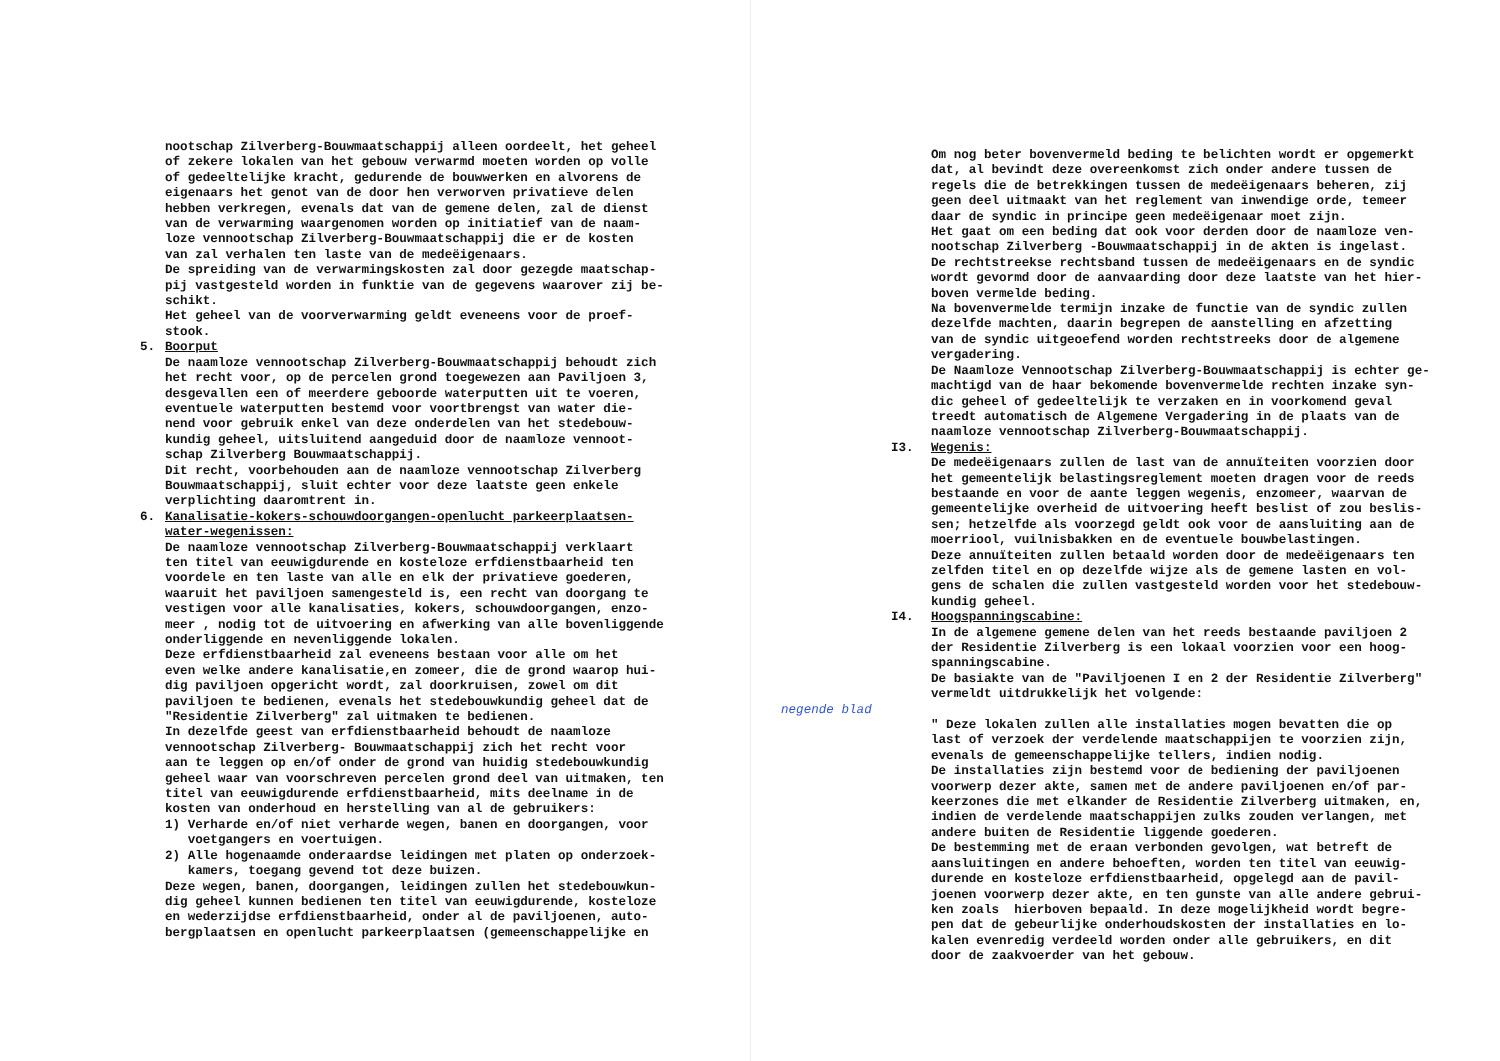nootschap Zilverberg-Bouwmaatschappij alleen oordeelt, het geheel of zekere lokalen van het gebouw verwarmd moeten worden op volle of gedeeltelijke kracht, gedurende de bouwwerken en alvorens de eigenaars het genot van de door hen verworven privatieve delen hebben verkregen, evenals dat van de gemene delen, zal de dienst van de verwarming waargenomen worden op initiatief van de naam- loze vennootschap Zilverberg-Bouwmaatschappij die er de kosten van zal verhalen ten laste van de medeëigenaars. De spreiding van de verwarmingskosten zal door gezegde maatschap- pij vastgesteld worden in funktie van de gegevens waarover zij be- schikt. Het geheel van de voorverwarming geldt eveneens voor de proef- stook.
5. Boorput De naamloze vennootschap Zilverberg-Bouwmaatschappij behoudt zich het recht voor, op de percelen grond toegewezen aan Paviljoen 3, desgevallen een of meerdere geboorde waterputten uit te voeren, eventuele waterputten bestemd voor voortbrengst van water die- nend voor gebruik enkel van deze onderdelen van het stedebouw- kundig geheel, uitsluitend aangeduid door de naamloze vennoot- schap Zilverberg Bouwmaatschappij. Dit recht, voorbehouden aan de naamloze vennootschap Zilverberg Bouwmaatschappij, sluit echter voor deze laatste geen enkele verplichting daaromtrent in.
6. Kanalisatie-kokers-schouwdoorgangen-openlucht parkeerplaatsen- water-wegenissen: De naamloze vennootschap Zilverberg-Bouwmaatschappij verklaart ten titel van eeuwigdurende en kosteloze erfdienstbaarheid ten voordele en ten laste van alle en elk der privatieve goederen, waaruit het paviljoen samengesteld is, een recht van doorgang te vestigen voor alle kanalisaties, kokers, schouwdoorgangen, enzo- meer , nodig tot de uitvoering en afwerking van alle bovenliggende onderliggende en nevenliggende lokalen. Deze erfdienstbaarheid zal eveneens bestaan voor alle om het even welke andere kanalisatie,en zomeer, die de grond waarop hui- dig paviljoen opgericht wordt, zal doorkruisen, zowel om dit paviljoen te bedienen, evenals het stedebouwkundig geheel dat de "Residentie Zilverberg" zal uitmaken te bedienen. In dezelfde geest van erfdienstbaarheid behoudt de naamloze vennootschap Zilverberg- Bouwmaatschappij zich het recht voor aan te leggen op en/of onder de grond van huidig stedebouwkundig geheel waar van voorschreven percelen grond deel van uitmaken, ten titel van eeuwigdurende erfdienstbaarheid, mits deelname in de kosten van onderhoud en herstelling van al de gebruikers: 1) Verharde en/of niet verharde wegen, banen en doorgangen, voor voetgangers en voertuigen. 2) Alle hogenaamde onderaardse leidingen met platen op onderzoek- kamers, toegang gevend tot deze buizen. Deze wegen, banen, doorgangen, leidingen zullen het stedebouwkun- dig geheel kunnen bedienen ten titel van eeuwigdurende, kosteloze en wederzijdse erfdienstbaarheid, onder al de paviljoenen, auto- bergplaatsen en openlucht parkeerplaatsen (gemeenschappelijke en
Om nog beter bovenvermeld beding te belichten wordt er opgemerkt dat, al bevindt deze overeenkomst zich onder andere tussen de regels die de betrekkingen tussen de medeëigenaars beheren, zij geen deel uitmaakt van het reglement van inwendige orde, temeer daar de syndic in principe geen medeëigenaar moet zijn. Het gaat om een beding dat ook voor derden door de naamloze ven- nootschap Zilverberg -Bouwmaatschappij in de akten is ingelast. De rechtstreekse rechtsband tussen de medeëigenaars en de syndic wordt gevormd door de aanvaarding door deze laatste van het hier- boven vermelde beding. Na bovenvermelde termijn inzake de functie van de syndic zullen dezelfde machten, daarin begrepen de aanstelling en afzetting van de syndic uitgeoefend worden rechtstreeks door de algemene vergadering. De Naamloze Vennootschap Zilverberg-Bouwmaatschappij is echter ge- machtigd van de haar bekomende bovenvermelde rechten inzake syn- dic geheel of gedeeltelijk te verzaken en in voorkomend geval treedt automatisch de Algemene Vergadering in de plaats van de naamloze vennootschap Zilverberg-Bouwmaatschappij.
I3. Wegenis: De medeëigenaars zullen de last van de annuïteiten voorzien door het gemeentelijk belastingsreglement moeten dragen voor de reeds bestaande en voor de aante leggen wegenis, enzomeer, waarvan de gemeentelijke overheid de uitvoering heeft beslist of zou beslis- sen; hetzelfde als voorzegd geldt ook voor de aansluiting aan de moerriool, vuilnisbakken en de eventuele bouwbelastingen. Deze annuïteiten zullen betaald worden door de medeëigenaars ten zelfden titel en op dezelfde wijze als de gemene lasten en vol- gens de schalen die zullen vastgesteld worden voor het stedebouw- kundig geheel.
I4. Hoogspanningscabine: In de algemene gemene delen van het reeds bestaande paviljoen 2 der Residentie Zilverberg is een lokaal voorzien voor een hoog- spanningscabine. De basiakte van de "Paviljoenen I en 2 der Residentie Zilverberg" vermeldt uitdrukkelijk het volgende: negende blad " Deze lokalen zullen alle installaties mogen bevatten die op last of verzoek der verdelende maatschappijen te voorzien zijn, evenals de gemeenschappelijke tellers, indien nodig. De installaties zijn bestemd voor de bediening der paviljoenen voorwerp dezer akte, samen met de andere paviljoenen en/of par- keerzones die met elkander de Residentie Zilverberg uitmaken, en, indien de verdelende maatschappijen zulks zouden verlangen, met andere buiten de Residentie liggende goederen. De bestemming met de eraan verbonden gevolgen, wat betreft de aansluitingen en andere behoeften, worden ten titel van eeuwig- durende en kosteloze erfdienstbaarheid, opgelegd aan de pavil- joenen voorwerp dezer akte, en ten gunste van alle andere gebrui- ken zoals hierboven bepaald. In deze mogelijkheid wordt begre- pen dat de gebeurlijke onderhoudskosten der installaties en lo- kalen evenredig verdeeld worden onder alle gebruikers, en dit door de zaakvoerder van het gebouw.